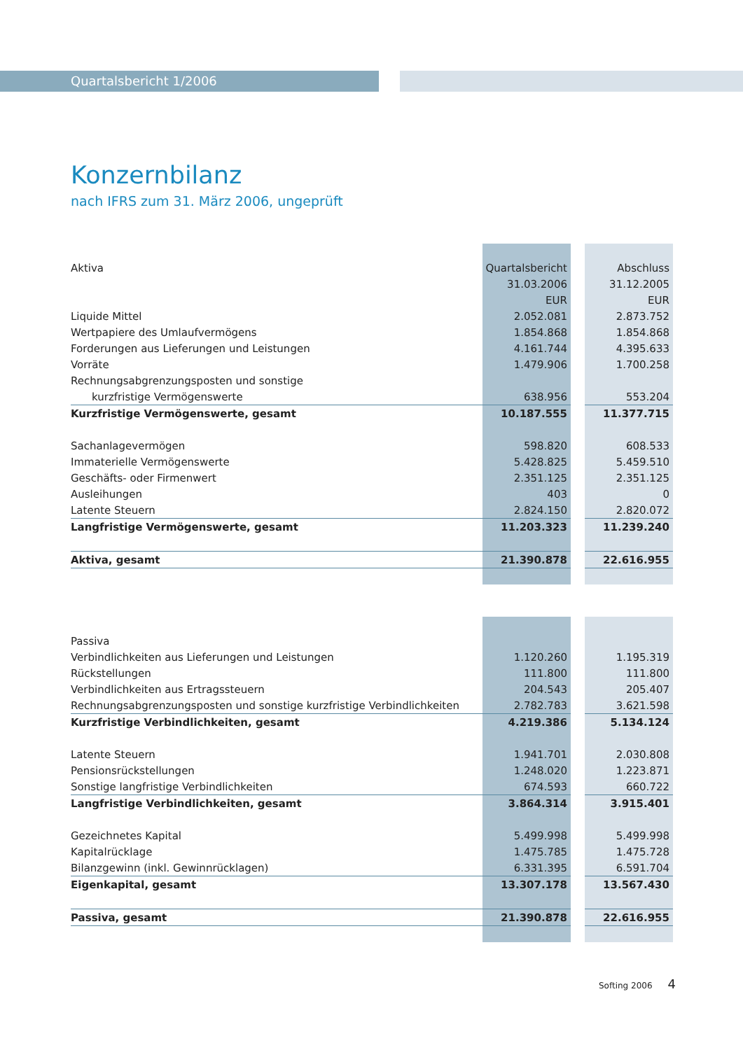Quartalsbericht 1/2006
Konzernbilanz
nach IFRS zum 31. März 2006, ungeprüft
| Aktiva | Quartalsbericht | | Abschluss |
| --- | --- | --- | --- |
| | 31.03.2006 | | 31.12.2005 |
| | EUR | | EUR |
| Liquide Mittel | 2.052.081 | | 2.873.752 |
| Wertpapiere des Umlaufvermögens | 1.854.868 | | 1.854.868 |
| Forderungen aus Lieferungen und Leistungen | 4.161.744 | | 4.395.633 |
| Vorräte | 1.479.906 | | 1.700.258 |
| Rechnungsabgrenzungsposten und sonstige | | | |
| kurzfristige Vermögenswerte | 638.956 | | 553.204 |
| Kurzfristige Vermögenswerte, gesamt | 10.187.555 | | 11.377.715 |
| Sachanlagevermögen | 598.820 | | 608.533 |
| Immaterielle Vermögenswerte | 5.428.825 | | 5.459.510 |
| Geschäfts- oder Firmenwert | 2.351.125 | | 2.351.125 |
| Ausleihungen | 403 | | 0 |
| Latente Steuern | 2.824.150 | | 2.820.072 |
| Langfristige Vermögenswerte, gesamt | 11.203.323 | | 11.239.240 |
| Aktiva, gesamt | 21.390.878 | | 22.616.955 |
| Passiva | | | |
| --- | --- | --- | --- |
| Verbindlichkeiten aus Lieferungen und Leistungen | 1.120.260 | | 1.195.319 |
| Rückstellungen | 111.800 | | 111.800 |
| Verbindlichkeiten aus Ertragssteuern | 204.543 | | 205.407 |
| Rechnungsabgrenzungsposten und sonstige kurzfristige Verbindlichkeiten | 2.782.783 | | 3.621.598 |
| Kurzfristige Verbindlichkeiten, gesamt | 4.219.386 | | 5.134.124 |
| Latente Steuern | 1.941.701 | | 2.030.808 |
| Pensionsrückstellungen | 1.248.020 | | 1.223.871 |
| Sonstige langfristige Verbindlichkeiten | 674.593 | | 660.722 |
| Langfristige Verbindlichkeiten, gesamt | 3.864.314 | | 3.915.401 |
| Gezeichnetes Kapital | 5.499.998 | | 5.499.998 |
| Kapitalrücklage | 1.475.785 | | 1.475.728 |
| Bilanzgewinn (inkl. Gewinnrücklagen) | 6.331.395 | | 6.591.704 |
| Eigenkapital, gesamt | 13.307.178 | | 13.567.430 |
| Passiva, gesamt | 21.390.878 | | 22.616.955 |
Softing 2006 4